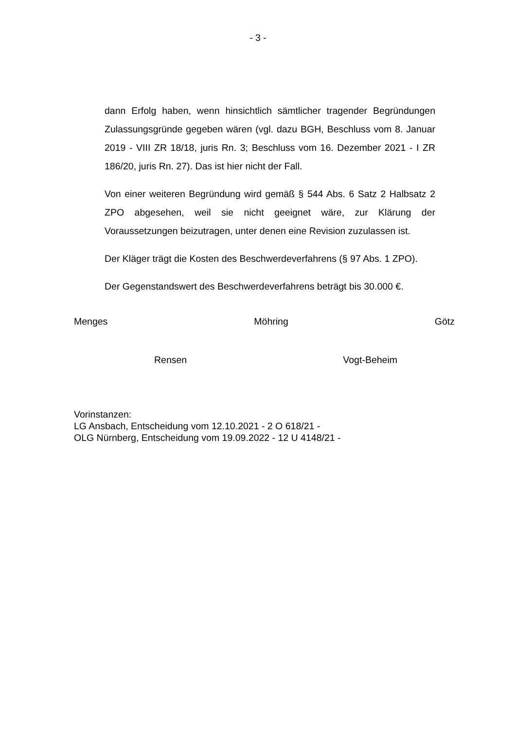- 3 -
dann Erfolg haben, wenn hinsichtlich sämtlicher tragender Begründungen Zulassungsgründe gegeben wären (vgl. dazu BGH, Beschluss vom 8. Januar 2019 - VIII ZR 18/18, juris Rn. 3; Beschluss vom 16. Dezember 2021 - I ZR 186/20, juris Rn. 27). Das ist hier nicht der Fall.
Von einer weiteren Begründung wird gemäß § 544 Abs. 6 Satz 2 Halbsatz 2 ZPO abgesehen, weil sie nicht geeignet wäre, zur Klärung der Voraussetzungen beizutragen, unter denen eine Revision zuzulassen ist.
Der Kläger trägt die Kosten des Beschwerdeverfahrens (§ 97 Abs. 1 ZPO).
Der Gegenstandswert des Beschwerdeverfahrens beträgt bis 30.000 €.
Menges Möhring Götz
Rensen Vogt-Beheim
Vorinstanzen:
LG Ansbach, Entscheidung vom 12.10.2021 - 2 O 618/21 -
OLG Nürnberg, Entscheidung vom 19.09.2022 - 12 U 4148/21 -